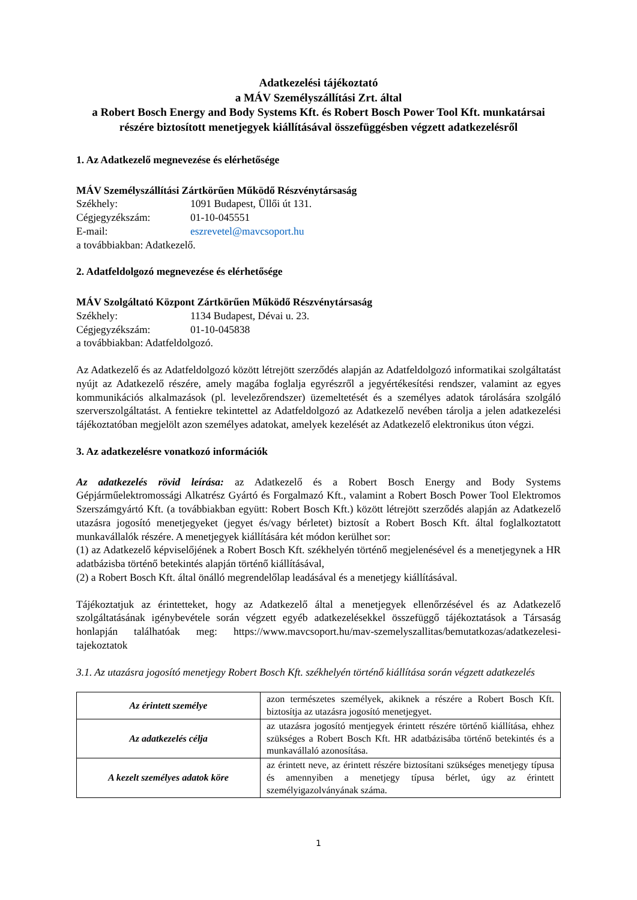Adatkezelési tájékoztató
a MÁV Személyszállítási Zrt. által
a Robert Bosch Energy and Body Systems Kft. és Robert Bosch Power Tool Kft. munkatársai részére biztosított menetjegyek kiállításával összefüggésben végzett adatkezelésről
1. Az Adatkezelő megnevezése és elérhetősége
MÁV Személyszállítási Zártkörűen Működő Részvénytársaság
Székhely: 1091 Budapest, Üllői út 131. Cégjegyzékszám: 01-10-045551 E-mail: eszrevetel@mavcsoport.hu
a továbbiakban: Adatkezelő.
2. Adatfeldolgozó megnevezése és elérhetősége
MÁV Szolgáltató Központ Zártkörűen Működő Részvénytársaság
Székhely: 1134 Budapest, Dévai u. 23. Cégjegyzékszám: 01-10-045838
a továbbiakban: Adatfeldolgozó.
Az Adatkezelő és az Adatfeldolgozó között létrejött szerződés alapján az Adatfeldolgozó informatikai szolgáltatást nyújt az Adatkezelő részére, amely magába foglalja egyrészről a jegyértékesítési rendszer, valamint az egyes kommunikációs alkalmazások (pl. levelezőrendszer) üzemeltetését és a személyes adatok tárolására szolgáló szerverszolgáltatást. A fentiekre tekintettel az Adatfeldolgozó az Adatkezelő nevében tárolja a jelen adatkezelési tájékoztatóban megjelölt azon személyes adatokat, amelyek kezelését az Adatkezelő elektronikus úton végzi.
3. Az adatkezelésre vonatkozó információk
Az adatkezelés rövid leírása: az Adatkezelő és a Robert Bosch Energy and Body Systems Gépjárműelektromossági Alkatrész Gyártó és Forgalmazó Kft., valamint a Robert Bosch Power Tool Elektromos Szerszámgyártó Kft. (a továbbiakban együtt: Robert Bosch Kft.) között létrejött szerződés alapján az Adatkezelő utazásra jogosító menetjegyeket (jegyet és/vagy bérletet) biztosít a Robert Bosch Kft. által foglalkoztatott munkavállalók részére. A menetjegyek kiállítására két módon kerülhet sor:
(1) az Adatkezelő képviselőjének a Robert Bosch Kft. székhelyén történő megjelenésével és a menetjegynek a HR adatbázisba történő betekintés alapján történő kiállításával,
(2) a Robert Bosch Kft. által önálló megrendelőlap leadásával és a menetjegy kiállításával.
Tájékoztatjuk az érintetteket, hogy az Adatkezelő által a menetjegyek ellenőrzésével és az Adatkezelő szolgáltatásának igénybevétele során végzett egyéb adatkezelésekkel összefüggő tájékoztatások a Társaság honlapján találhatóak meg: https://www.mavcsoport.hu/mav-szemelyszallitas/bemutatkozas/adatkezelesi-tajekoztatok
3.1. Az utazásra jogosító menetjegy Robert Bosch Kft. székhelyén történő kiállítása során végzett adatkezelés
| Az érintett személye | azon természetes személyek, akiknek a részére a Robert Bosch Kft. biztosítja az utazásra jogosító menetjegyet. |
| Az adatkezelés célja | az utazásra jogosító mentjegyek érintett részére történő kiállítása, ehhez szükséges a Robert Bosch Kft. HR adatbázisába történő betekintés és a munkavállaló azonosítása. |
| A kezelt személyes adatok köre | az érintett neve, az érintett részére biztosítani szükséges menetjegy típusa és amennyiben a menetjegy típusa bérlet, úgy az érintett személyigazolványának száma. |
1